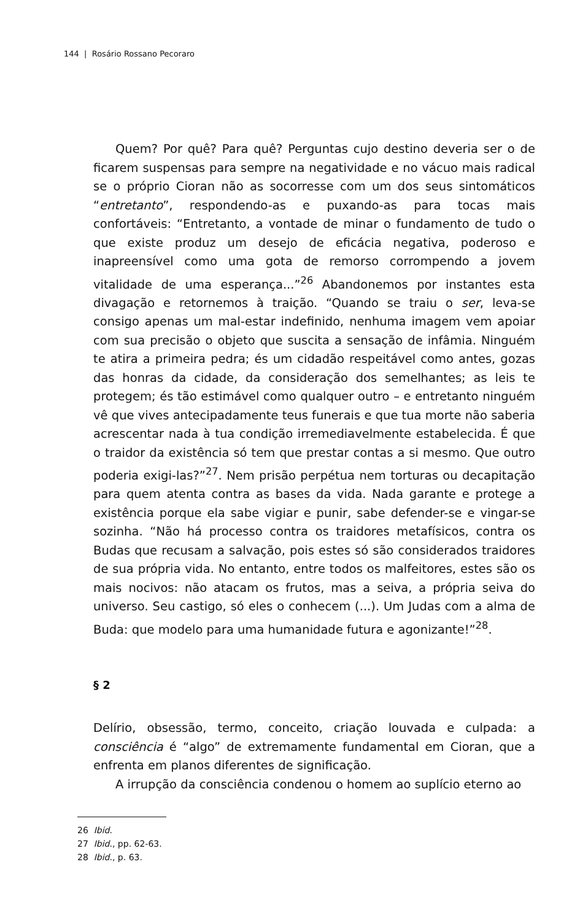144 | Rosário Rossano Pecoraro
Quem? Por quê? Para quê? Perguntas cujo destino deveria ser o de ficarem suspensas para sempre na negatividade e no vácuo mais radical se o próprio Cioran não as socorresse com um dos seus sintomáticos “entretanto”, respondendo-as e puxando-as para tocas mais confortáveis: “Entretanto, a vontade de minar o fundamento de tudo o que existe produz um desejo de eficácia negativa, poderoso e inapreensível como uma gota de remorso corrompendo a jovem vitalidade de uma esperança...”<sup>26</sup> Abandonemos por instantes esta divagação e retornemos à traição. “Quando se traiu o ser, leva-se consigo apenas um mal-estar indefinido, nenhuma imagem vem apoiar com sua precisão o objeto que suscita a sensação de infâmia. Ninguém te atira a primeira pedra; és um cidadão respeitável como antes, gozas das honras da cidade, da consideração dos semelhantes; as leis te protegem; és tão estimável como qualquer outro – e entretanto ninguém vê que vives antecipadamente teus funerais e que tua morte não saberia acrescentar nada à tua condição irremediavelmente estabelecida. É que o traidor da existência só tem que prestar contas a si mesmo. Que outro poderia exigi-las?”<sup>27</sup>. Nem prisão perpétua nem torturas ou decapitação para quem atenta contra as bases da vida. Nada garante e protege a existência porque ela sabe vigiar e punir, sabe defender-se e vingar-se sozinha. “Não há processo contra os traidores metafísicos, contra os Budas que recusam a salvação, pois estes só são considerados traidores de sua própria vida. No entanto, entre todos os malfeitores, estes são os mais nocivos: não atacam os frutos, mas a seiva, a própria seiva do universo. Seu castigo, só eles o conhecem (...). Um Judas com a alma de Buda: que modelo para uma humanidade futura e agonizante!”<sup>28</sup>.
§ 2
Delírio, obsessão, termo, conceito, criação louvada e culpada: a consciência é “algo” de extremamente fundamental em Cioran, que a enfrenta em planos diferentes de significação.
A irrupção da consciência condenou o homem ao suplício eterno ao
26 Ibid.
27 Ibid., pp. 62-63.
28 Ibid., p. 63.